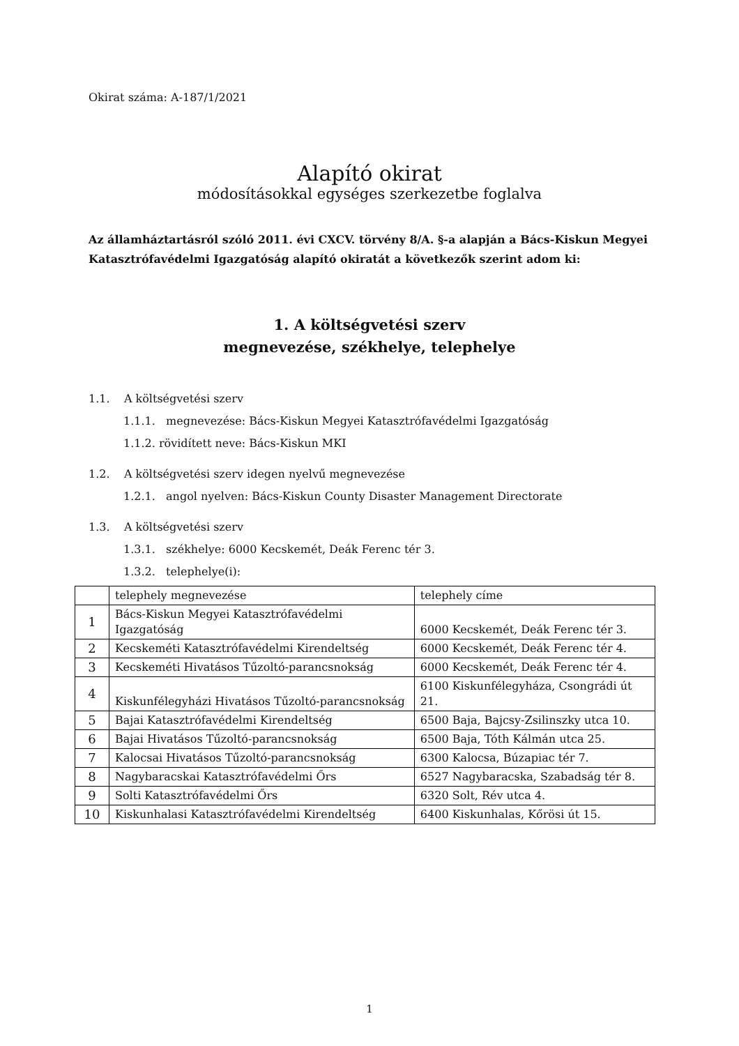Okirat száma: A-187/1/2021
Alapító okirat
módosításokkal egységes szerkezetbe foglalva
Az államháztartásról szóló 2011. évi CXCV. törvény 8/A. §-a alapján a Bács-Kiskun Megyei Katasztrófavédelmi Igazgatóság alapító okiratát a következők szerint adom ki:
1. A költségvetési szerv
megnevezése, székhelye, telephelye
1.1. A költségvetési szerv
1.1.1. megnevezése: Bács-Kiskun Megyei Katasztrófavédelmi Igazgatóság
1.1.2. rövidített neve: Bács-Kiskun MKI
1.2. A költségvetési szerv idegen nyelvű megnevezése
1.2.1. angol nyelven: Bács-Kiskun County Disaster Management Directorate
1.3. A költségvetési szerv
1.3.1. székhelye: 6000 Kecskemét, Deák Ferenc tér 3.
1.3.2. telephelye(i):
| | telephely megnevezése | telephely címe |
| 1 | Bács-Kiskun Megyei Katasztrófavédelmi Igazgatóság | 6000 Kecskemét, Deák Ferenc tér 3. |
| 2 | Kecskeméti Katasztrófavédelmi Kirendeltség | 6000 Kecskemét, Deák Ferenc tér 4. |
| 3 | Kecskeméti Hivatásos Tűzoltó-parancsnokság | 6000 Kecskemét, Deák Ferenc tér 4. |
| 4 | Kiskunfélegyházi Hivatásos Tűzoltó-parancsnokság | 6100 Kiskunfélegyháza, Csongrádi út 21. |
| 5 | Bajai Katasztrófavédelmi Kirendeltség | 6500 Baja, Bajcsy-Zsilinszky utca 10. |
| 6 | Bajai Hivatásos Tűzoltó-parancsnokság | 6500 Baja, Tóth Kálmán utca 25. |
| 7 | Kalocsai Hivatásos Tűzoltó-parancsnokság | 6300 Kalocsa, Búzapiac tér 7. |
| 8 | Nagybaracskai Katasztrófavédelmi Őrs | 6527 Nagybaracska, Szabadság tér 8. |
| 9 | Solti Katasztrófavédelmi Őrs | 6320 Solt, Rév utca 4. |
| 10 | Kiskunhalasi Katasztrófavédelmi Kirendeltség | 6400 Kiskunhalas, Kőrösi út 15. |
1